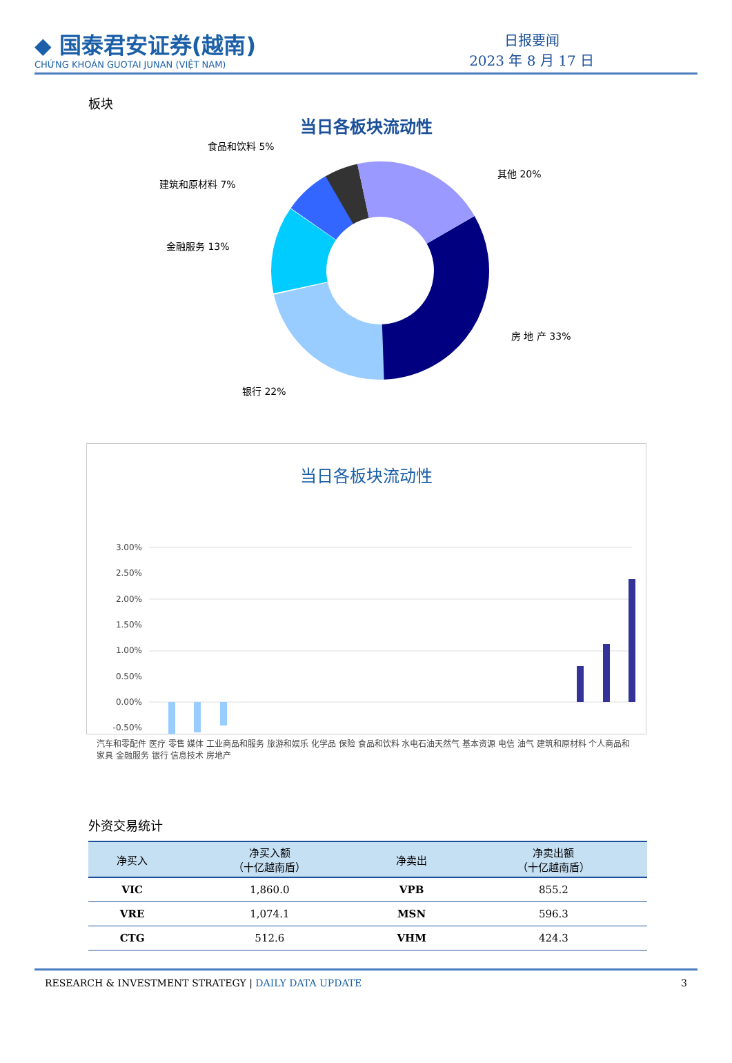◆ 国泰君安证券(越南)
CHỨNG KHOÁN GUOTAI JUNAN (VIỆT NAM)
日报要闻
2023 年 8 月 17 日
板块
当日各板块流动性
食品和饮料 5%
其他 20%
建筑和原材料 7%
金融服务 13%
房 地 产 33%
银行 22%
当日各板块流动性
3.00%
2.50%
2.00%
1.50%
1.00%
0.50%
0.00%
-0.50%
汽车和零配件 医疗 零售 媒体 工业商品和服务 旅游和娱乐 化学品 保险 食品和饮料 水电石油天然气 基本资源 电信 油气 建筑和原材料 个人商品和家具 金融服务 银行 信息技术 房地产
外资交易统计
| 净买入 | 净买入额 （十亿越南盾） | 净卖出 | 净卖出额 （十亿越南盾） |
| --- | --- | --- | --- |
| VIC | 1,860.0 | VPB | 855.2 |
| VRE | 1,074.1 | MSN | 596.3 |
| CTG | 512.6 | VHM | 424.3 |
RESEARCH & INVESTMENT STRATEGY | DAILY DATA UPDATE 3